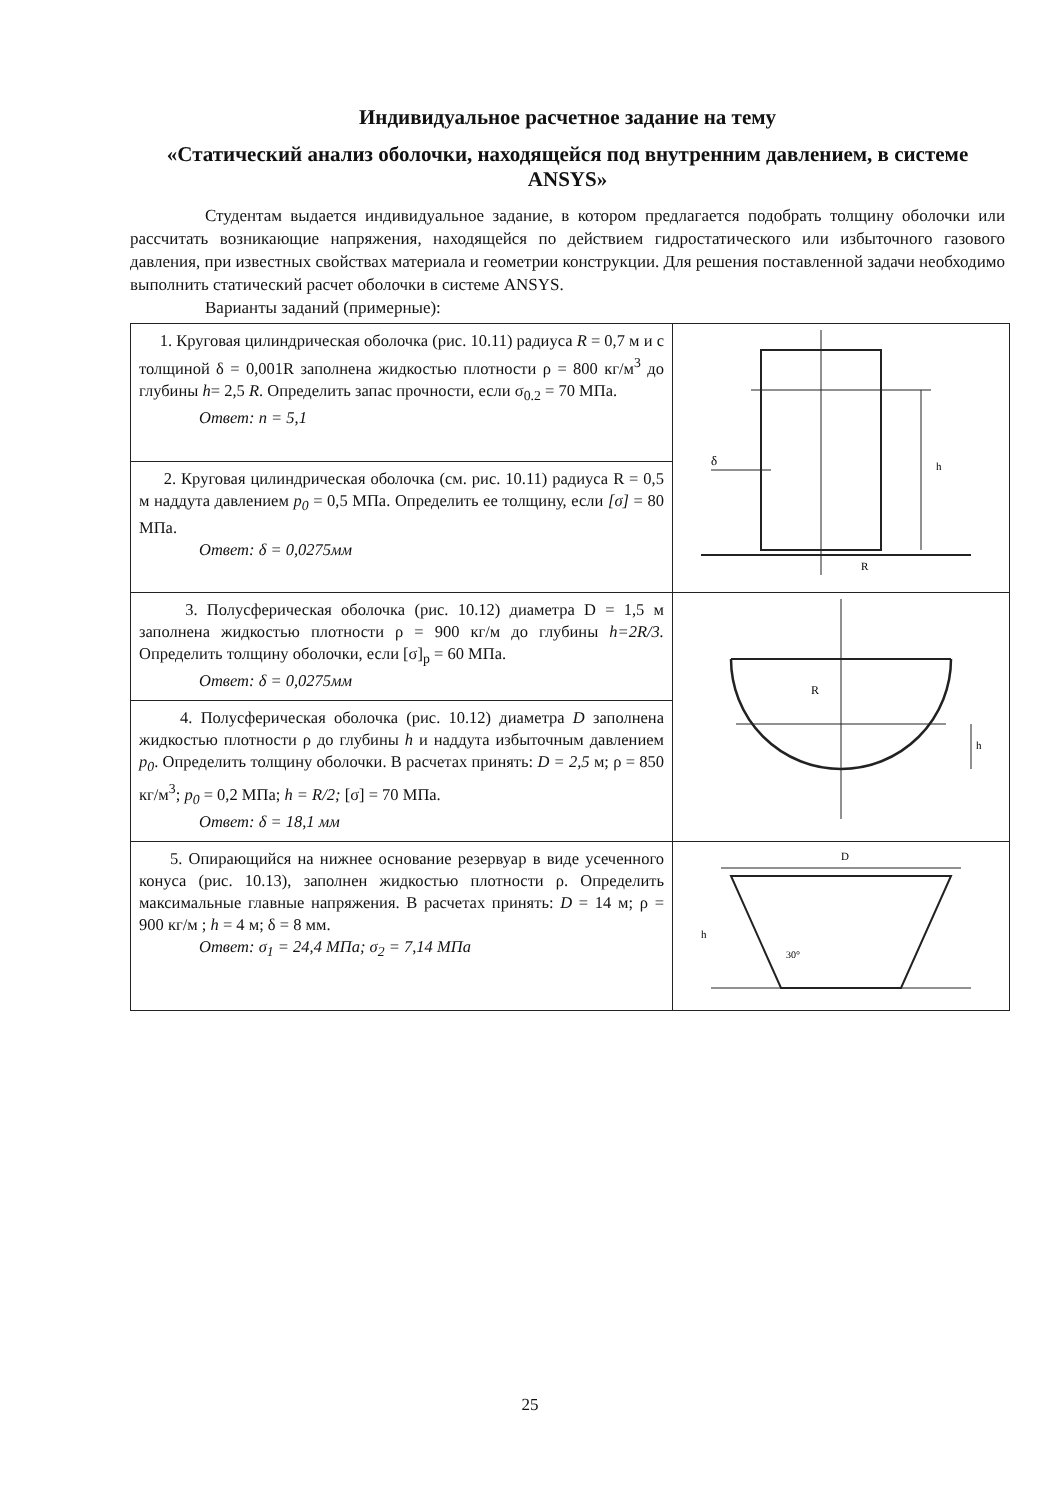Индивидуальное расчетное задание на тему
«Статический анализ оболочки, находящейся под внутренним давлением, в системе ANSYS»
Студентам выдается индивидуальное задание, в котором предлагается подобрать толщину оболочки или рассчитать возникающие напряжения, находящейся по действием гидростатического или избыточного газового давления, при известных свойствах материала и геометрии конструкции. Для решения поставленной задачи необходимо выполнить статический расчет оболочки в системе ANSYS.
Варианты заданий (примерные):
| 1. Круговая цилиндрическая оболочка (рис. 10.11) радиуса R = 0,7 м и с толщиной δ = 0,001R заполнена жидкостью плотности ρ = 800 кг/м<sup>3</sup> до глубины h = 2,5 R . Определить запас прочности, если σ<sub>0.2</sub> = 70 МПа. Ответ: n = 5,1 | h δ R |
| 2. Круговая цилиндрическая оболочка (см. рис. 10.11) радиуса R = 0,5 м наддута давлением p<sub>0</sub> = 0,5 МПа. Определить ее толщину, если [σ] = 80 МПа. Ответ: δ = 0,0275мм | |
| 3. Полусферическая оболочка (рис. 10.12) диаметра D = 1,5 м заполнена жидкостью плотности ρ = 900 кг/м до глубины h=2R/3. Определить толщину оболочки, если [σ]<sub>p</sub> = 60 МПа. Ответ: δ = 0,0275мм | R h |
| 4. Полусферическая оболочка (рис. 10.12) диаметра D заполнена жидкостью плотности ρ до глубины h и наддута избыточным давлением p<sub>0</sub> . Определить толщину оболочки. В расчетах принять: D = 2,5 м; ρ = 850 кг/м<sup>3</sup>; p<sub>0</sub> = 0,2 МПа; h = R/2; [σ] = 70 МПа. Ответ: δ = 18,1 мм | |
| 5. Опирающийся на нижнее основание резервуар в виде усеченного конуса (рис. 10.13), заполнен жидкостью плотности ρ. Определить максимальные главные напряжения. В расчетах принять: D = 14 м; ρ = 900 кг/м ; h = 4 м; δ = 8 мм. Ответ: σ<sub>1</sub> = 24,4 МПа; σ<sub>2</sub> = 7,14 МПа | D h 30° |
25